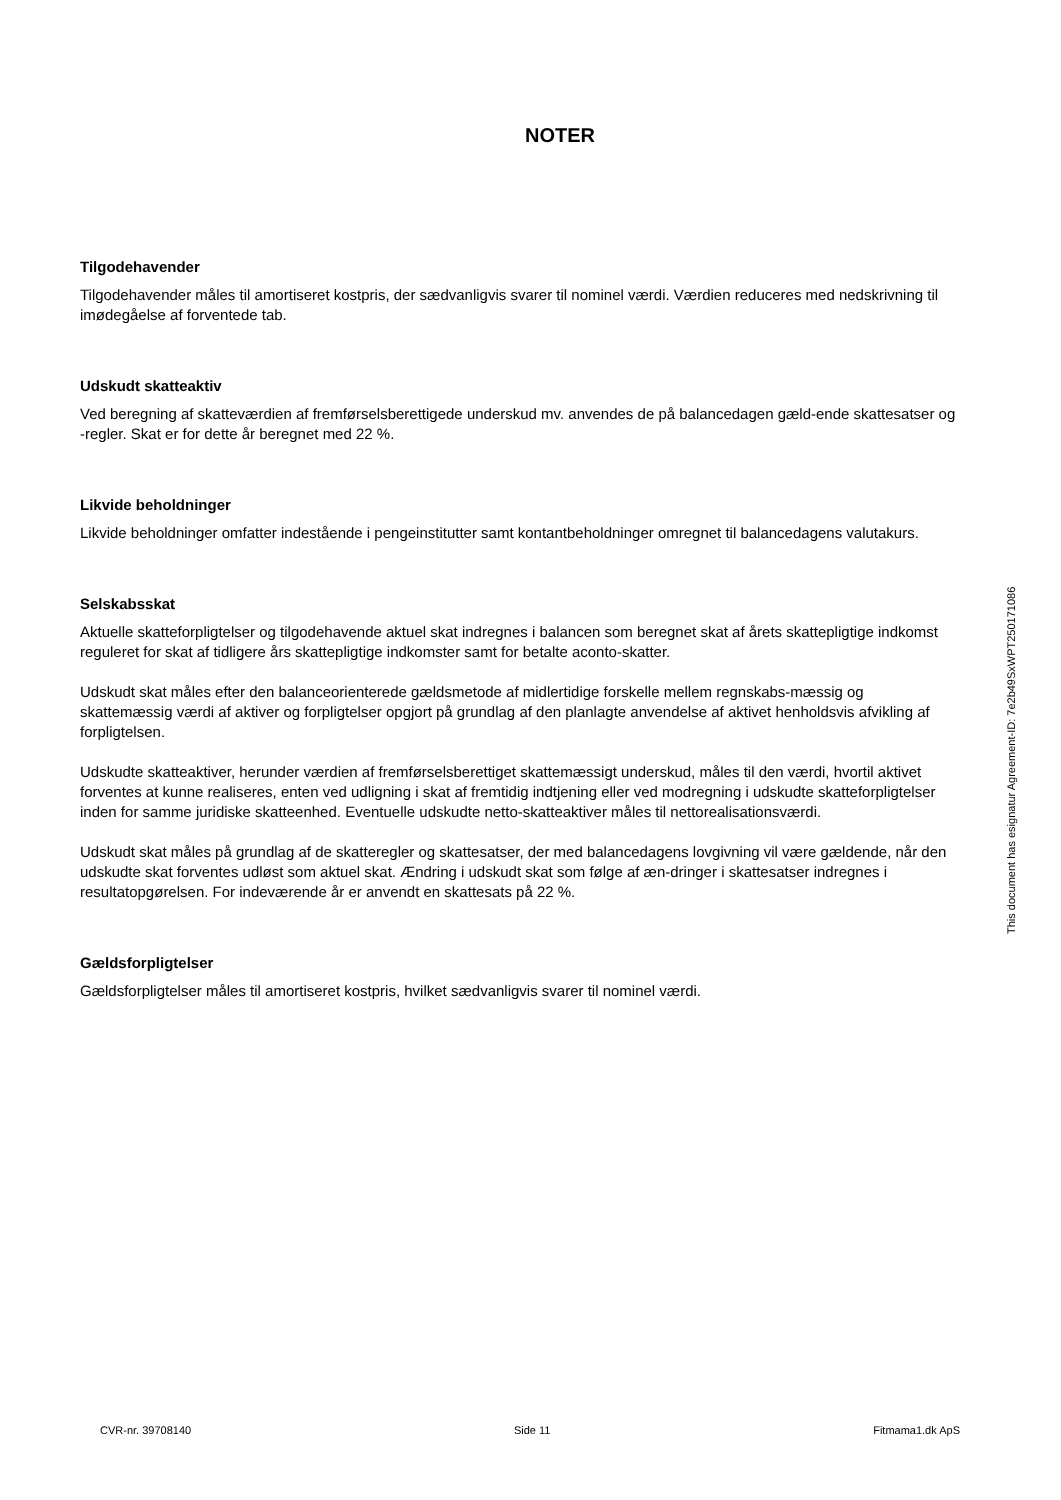NOTER
Tilgodehavender
Tilgodehavender måles til amortiseret kostpris, der sædvanligvis svarer til nominel værdi. Værdien reduceres med nedskrivning til imødegåelse af forventede tab.
Udskudt skatteaktiv
Ved beregning af skatteværdien af fremførselsberettigede underskud mv. anvendes de på balancedagen gæld-ende skattesatser og -regler. Skat er for dette år beregnet med 22 %.
Likvide beholdninger
Likvide beholdninger omfatter indestående i pengeinstitutter samt kontantbeholdninger omregnet til balancedagens valutakurs.
Selskabsskat
Aktuelle skatteforpligtelser og tilgodehavende aktuel skat indregnes i balancen som beregnet skat af årets skattepligtige indkomst reguleret for skat af tidligere års skattepligtige indkomster samt for betalte aconto-skatter.
Udskudt skat måles efter den balanceorienterede gældsmetode af midlertidige forskelle mellem regnskabs-mæssig og skattemæssig værdi af aktiver og forpligtelser opgjort på grundlag af den planlagte anvendelse af aktivet henholdsvis afvikling af forpligtelsen.
Udskudte skatteaktiver, herunder værdien af fremførselsberettiget skattemæssigt underskud, måles til den værdi, hvortil aktivet forventes at kunne realiseres, enten ved udligning i skat af fremtidig indtjening eller ved modregning i udskudte skatteforpligtelser inden for samme juridiske skatteenhed. Eventuelle udskudte netto-skatteaktiver måles til nettorealisationsværdi.
Udskudt skat måles på grundlag af de skatteregler og skattesatser, der med balancedagens lovgivning vil være gældende, når den udskudte skat forventes udløst som aktuel skat. Ændring i udskudt skat som følge af æn-dringer i skattesatser indregnes i resultatopgørelsen. For indeværende år er anvendt en skattesats på 22 %.
Gældsforpligtelser
Gældsforpligtelser måles til amortiseret kostpris, hvilket sædvanligvis svarer til nominel værdi.
This document has esignatur Agreement-ID: 7e2b49SxWPT250171086
CVR-nr. 39708140 Side 11 Fitmama1.dk ApS